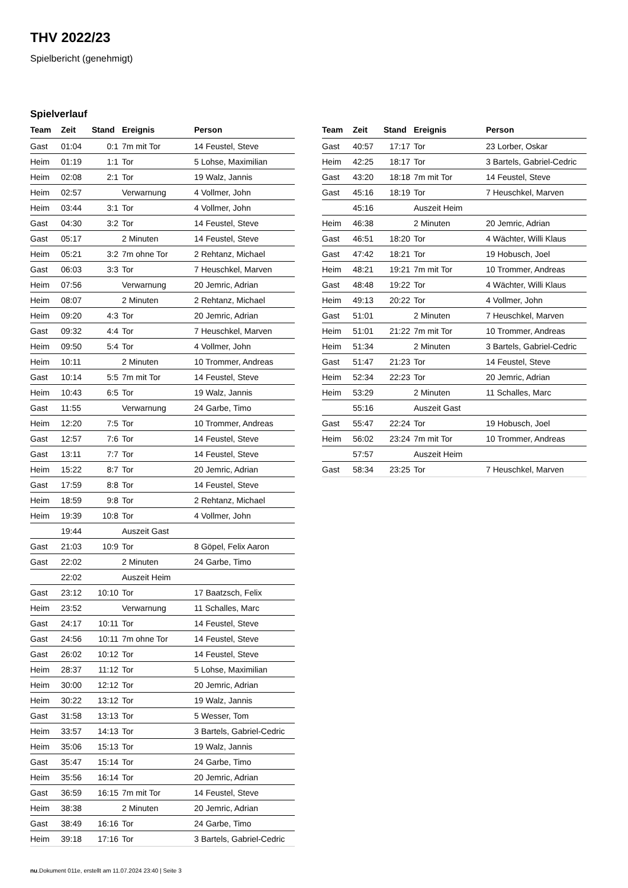THV 2022/23
Spielbericht (genehmigt)
Spielverlauf
| Team | Zeit | Stand | Ereignis | Person |
| --- | --- | --- | --- | --- |
| Gast | 01:04 | 0:1 | 7m mit Tor | 14 Feustel, Steve |
| Heim | 01:19 | 1:1 | Tor | 5 Lohse, Maximilian |
| Heim | 02:08 | 2:1 | Tor | 19 Walz, Jannis |
| Heim | 02:57 | | Verwarnung | 4 Vollmer, John |
| Heim | 03:44 | 3:1 | Tor | 4 Vollmer, John |
| Gast | 04:30 | 3:2 | Tor | 14 Feustel, Steve |
| Gast | 05:17 | | 2 Minuten | 14 Feustel, Steve |
| Heim | 05:21 | 3:2 | 7m ohne Tor | 2 Rehtanz, Michael |
| Gast | 06:03 | 3:3 | Tor | 7 Heuschkel, Marven |
| Heim | 07:56 | | Verwarnung | 20 Jemric, Adrian |
| Heim | 08:07 | | 2 Minuten | 2 Rehtanz, Michael |
| Heim | 09:20 | 4:3 | Tor | 20 Jemric, Adrian |
| Gast | 09:32 | 4:4 | Tor | 7 Heuschkel, Marven |
| Heim | 09:50 | 5:4 | Tor | 4 Vollmer, John |
| Heim | 10:11 | | 2 Minuten | 10 Trommer, Andreas |
| Gast | 10:14 | 5:5 | 7m mit Tor | 14 Feustel, Steve |
| Heim | 10:43 | 6:5 | Tor | 19 Walz, Jannis |
| Gast | 11:55 | | Verwarnung | 24 Garbe, Timo |
| Heim | 12:20 | 7:5 | Tor | 10 Trommer, Andreas |
| Gast | 12:57 | 7:6 | Tor | 14 Feustel, Steve |
| Gast | 13:11 | 7:7 | Tor | 14 Feustel, Steve |
| Heim | 15:22 | 8:7 | Tor | 20 Jemric, Adrian |
| Gast | 17:59 | 8:8 | Tor | 14 Feustel, Steve |
| Heim | 18:59 | 9:8 | Tor | 2 Rehtanz, Michael |
| Heim | 19:39 | 10:8 | Tor | 4 Vollmer, John |
| | 19:44 | | Auszeit Gast | |
| Gast | 21:03 | 10:9 | Tor | 8 Göpel, Felix Aaron |
| Gast | 22:02 | | 2 Minuten | 24 Garbe, Timo |
| | 22:02 | | Auszeit Heim | |
| Gast | 23:12 | 10:10 | Tor | 17 Baatzsch, Felix |
| Heim | 23:52 | | Verwarnung | 11 Schalles, Marc |
| Gast | 24:17 | 10:11 | Tor | 14 Feustel, Steve |
| Gast | 24:56 | 10:11 | 7m ohne Tor | 14 Feustel, Steve |
| Gast | 26:02 | 10:12 | Tor | 14 Feustel, Steve |
| Heim | 28:37 | 11:12 | Tor | 5 Lohse, Maximilian |
| Heim | 30:00 | 12:12 | Tor | 20 Jemric, Adrian |
| Heim | 30:22 | 13:12 | Tor | 19 Walz, Jannis |
| Gast | 31:58 | 13:13 | Tor | 5 Wesser, Tom |
| Heim | 33:57 | 14:13 | Tor | 3 Bartels, Gabriel-Cedric |
| Heim | 35:06 | 15:13 | Tor | 19 Walz, Jannis |
| Gast | 35:47 | 15:14 | Tor | 24 Garbe, Timo |
| Heim | 35:56 | 16:14 | Tor | 20 Jemric, Adrian |
| Gast | 36:59 | 16:15 | 7m mit Tor | 14 Feustel, Steve |
| Heim | 38:38 | | 2 Minuten | 20 Jemric, Adrian |
| Gast | 38:49 | 16:16 | Tor | 24 Garbe, Timo |
| Heim | 39:18 | 17:16 | Tor | 3 Bartels, Gabriel-Cedric |
| Team | Zeit | Stand | Ereignis | Person |
| --- | --- | --- | --- | --- |
| Gast | 40:57 | 17:17 | Tor | 23 Lorber, Oskar |
| Heim | 42:25 | 18:17 | Tor | 3 Bartels, Gabriel-Cedric |
| Gast | 43:20 | 18:18 | 7m mit Tor | 14 Feustel, Steve |
| Gast | 45:16 | 18:19 | Tor | 7 Heuschkel, Marven |
| | 45:16 | | Auszeit Heim | |
| Heim | 46:38 | | 2 Minuten | 20 Jemric, Adrian |
| Gast | 46:51 | 18:20 | Tor | 4 Wächter, Willi Klaus |
| Gast | 47:42 | 18:21 | Tor | 19 Hobusch, Joel |
| Heim | 48:21 | 19:21 | 7m mit Tor | 10 Trommer, Andreas |
| Gast | 48:48 | 19:22 | Tor | 4 Wächter, Willi Klaus |
| Heim | 49:13 | 20:22 | Tor | 4 Vollmer, John |
| Gast | 51:01 | | 2 Minuten | 7 Heuschkel, Marven |
| Heim | 51:01 | 21:22 | 7m mit Tor | 10 Trommer, Andreas |
| Heim | 51:34 | | 2 Minuten | 3 Bartels, Gabriel-Cedric |
| Gast | 51:47 | 21:23 | Tor | 14 Feustel, Steve |
| Heim | 52:34 | 22:23 | Tor | 20 Jemric, Adrian |
| Heim | 53:29 | | 2 Minuten | 11 Schalles, Marc |
| | 55:16 | | Auszeit Gast | |
| Gast | 55:47 | 22:24 | Tor | 19 Hobusch, Joel |
| Heim | 56:02 | 23:24 | 7m mit Tor | 10 Trommer, Andreas |
| | 57:57 | | Auszeit Heim | |
| Gast | 58:34 | 23:25 | Tor | 7 Heuschkel, Marven |
nu.Dokument 011e, erstellt am 11.07.2024 23:40 | Seite 3